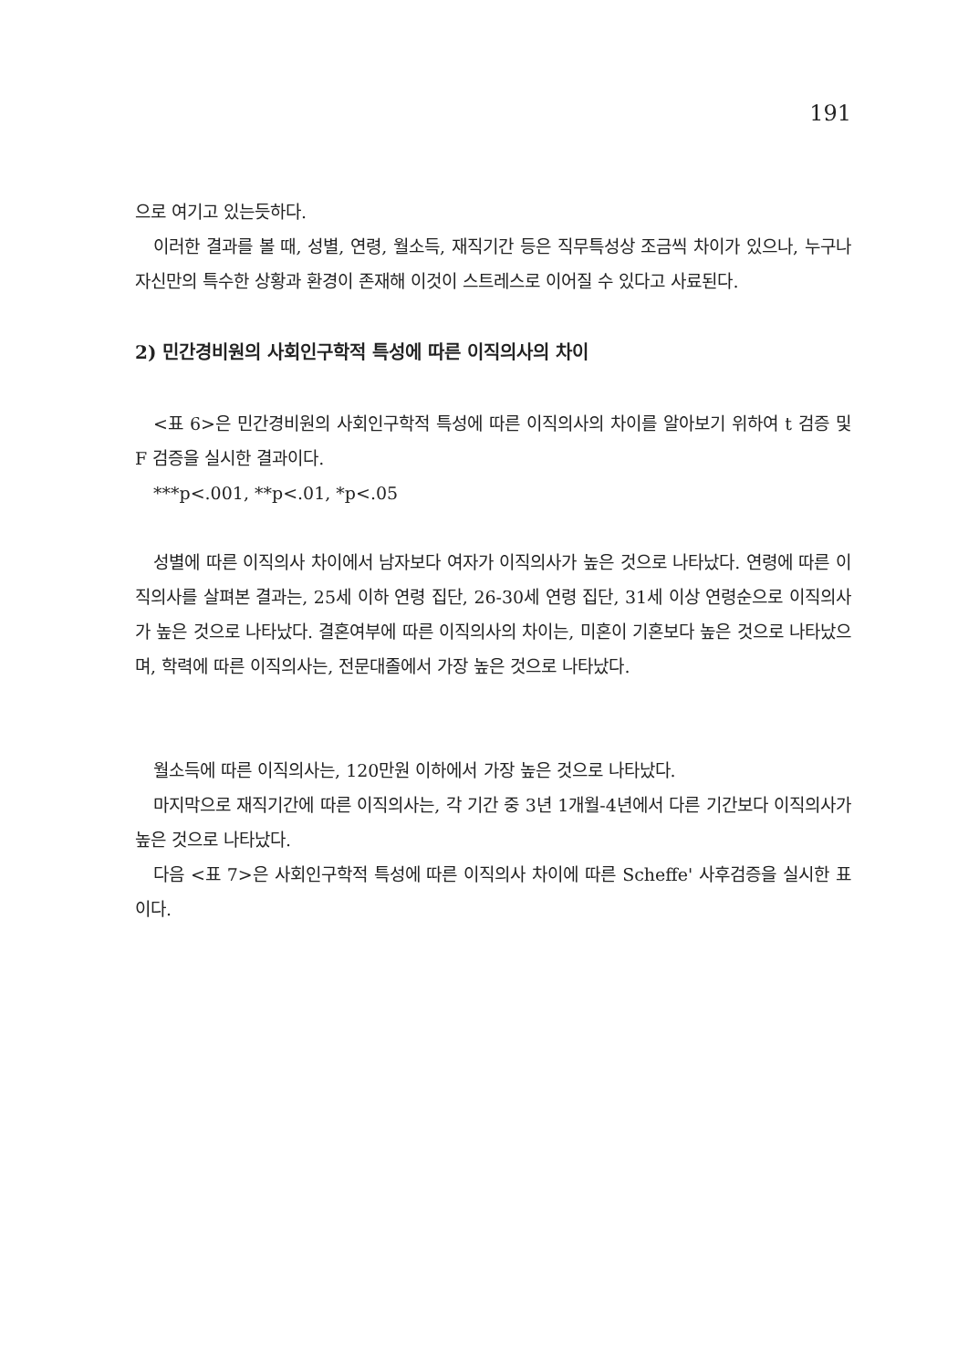191
으로 여기고 있는듯하다.
이러한 결과를 볼 때, 성별, 연령, 월소득, 재직기간 등은 직무특성상 조금씩 차이가 있으나, 누구나 자신만의 특수한 상황과 환경이 존재해 이것이 스트레스로 이어질 수 있다고 사료된다.
2) 민간경비원의 사회인구학적 특성에 따른 이직의사의 차이
<표 6>은 민간경비원의 사회인구학적 특성에 따른 이직의사의 차이를 알아보기 위하여 t 검증 및 F 검증을 실시한 결과이다.
***p<.001, **p<.01, *p<.05
성별에 따른 이직의사 차이에서 남자보다 여자가 이직의사가 높은 것으로 나타났다. 연령에 따른 이직의사를 살펴본 결과는, 25세 이하 연령 집단, 26-30세 연령 집단, 31세 이상 연령순으로 이직의사가 높은 것으로 나타났다. 결혼여부에 따른 이직의사의 차이는, 미혼이 기혼보다 높은 것으로 나타났으며, 학력에 따른 이직의사는, 전문대졸에서 가장 높은 것으로 나타났다.
월소득에 따른 이직의사는, 120만원 이하에서 가장 높은 것으로 나타났다.
마지막으로 재직기간에 따른 이직의사는, 각 기간 중 3년 1개월-4년에서 다른 기간보다 이직의사가 높은 것으로 나타났다.
다음 <표 7>은 사회인구학적 특성에 따른 이직의사 차이에 따른 Scheffe' 사후검증을 실시한 표이다.